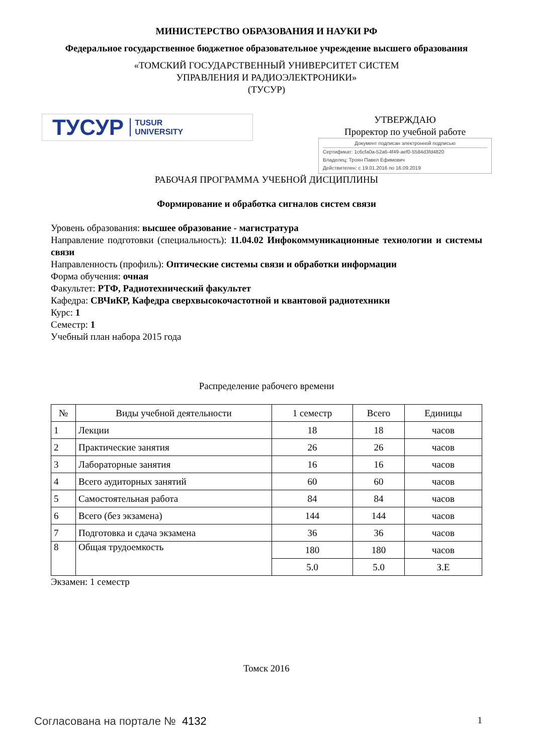МИНИСТЕРСТВО ОБРАЗОВАНИЯ И НАУКИ РФ
Федеральное государственное бюджетное образовательное учреждение высшего образования
«ТОМСКИЙ ГОСУДАРСТВЕННЫЙ УНИВЕРСИТЕТ СИСТЕМ
УПРАВЛЕНИЯ И РАДИОЭЛЕКТРОНИКИ»
(ТУСУР)
ТУСУР TUSUR
UNIVERSITY
УТВЕРЖДАЮ
Проректор по учебной работе
Документ подписан электронной подписью
Сертификат: 1c6cfa0a-52a6-4f49-aef0-5584d3fd4820
Владелец: Троян Павел Ефимович
Действителен: с 19.01.2016 по 16.09.2019
РАБОЧАЯ ПРОГРАММА УЧЕБНОЙ ДИСЦИПЛИНЫ
Формирование и обработка сигналов систем связи
Уровень образования: высшее образование - магистратура
Направление подготовки (специальность): 11.04.02 Инфокоммуникационные технологии и системы связи
Направленность (профиль): Оптические системы связи и обработки информации
Форма обучения: очная
Факультет: РТФ, Радиотехнический факультет
Кафедра: СВЧиКР, Кафедра сверхвысокочастотной и квантовой радиотехники
Курс: 1
Семестр: 1
Учебный план набора 2015 года
Распределение рабочего времени
| № | Виды учебной деятельности | 1 семестр | Всего | Единицы |
| --- | --- | --- | --- | --- |
| 1 | Лекции | 18 | 18 | часов |
| 2 | Практические занятия | 26 | 26 | часов |
| 3 | Лабораторные занятия | 16 | 16 | часов |
| 4 | Всего аудиторных занятий | 60 | 60 | часов |
| 5 | Самостоятельная работа | 84 | 84 | часов |
| 6 | Всего (без экзамена) | 144 | 144 | часов |
| 7 | Подготовка и сдача экзамена | 36 | 36 | часов |
| 8 | Общая трудоемкость | 180 | 180 | часов |
| | | 5.0 | 5.0 | З.Е |
Экзамен: 1 семестр
Томск 2016
Согласована на портале № 4132 1